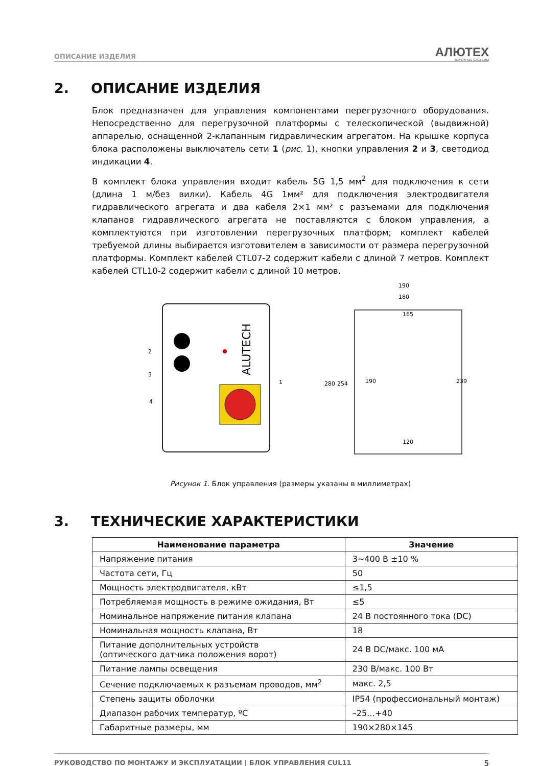ОПИСАНИЕ ИЗДЕЛИЯ
АЛЮТЕХ
ВОРОТНЫЕ СИСТЕМЫ
2. ОПИСАНИЕ ИЗДЕЛИЯ
Блок предназначен для управления компонентами перегрузочного оборудования. Непосредственно для перегрузочной платформы с телескопической (выдвижной) аппарелью, оснащенной 2-клапанным гидравлическим агрегатом. На крышке корпуса блока расположены выключатель сети 1 (рис. 1), кнопки управления 2 и 3, светодиод индикации 4.
В комплект блока управления входит кабель 5G 1,5 мм<sup>2</sup> для подключения к сети (длина 1 м/без вилки). Кабель 4G 1мм² для подключения электродвигателя гидравлического агрегата и два кабеля 2×1 мм² с разъемами для подключения клапанов гидравлического агрегата не поставляются с блоком управления, а комплектуются при изготовлении перегрузочных платформ; комплект кабелей требуемой длины выбирается изготовителем в зависимости от размера перегрузочной платформы. Комплект кабелей CTL07-2 содержит кабели с длиной 7 метров. Комплект кабелей CTL10-2 содержит кабели с длиной 10 метров.
ALUTECH
2
3
4
1
190
180
165
120
280
254
190
239
Рисунок 1. Блок управления (размеры указаны в миллиметрах)
3. ТЕХНИЧЕСКИЕ ХАРАКТЕРИСТИКИ
| Наименование параметра | Значение |
| --- | --- |
| Напряжение питания | 3~400 В ±10 % |
| Частота сети, Гц | 50 |
| Мощность электродвигателя, кВт | ≤1,5 |
| Потребляемая мощность в режиме ожидания, Вт | ≤5 |
| Номинальное напряжение питания клапана | 24 В постоянного тока (DC) |
| Номинальная мощность клапана, Вт | 18 |
| Питание дополнительных устройств (оптического датчика положения ворот) | 24 В DC/макс. 100 мА |
| Питание лампы освещения | 230 В/макс. 100 Вт |
| Сечение подключаемых к разъемам проводов, мм<sup>2</sup> | макс. 2,5 |
| Степень защиты оболочки | IP54 (профессиональный монтаж) |
| Диапазон рабочих температур, ºС | –25…+40 |
| Габаритные размеры, мм | 190×280×145 |
РУКОВОДСТВО ПО МОНТАЖУ И ЭКСПЛУАТАЦИИ | БЛОК УПРАВЛЕНИЯ CUL11 5